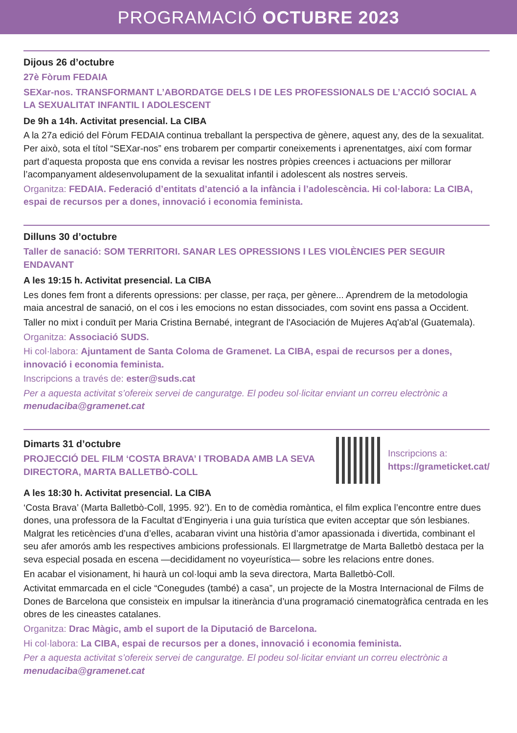PROGRAMACIÓ OCTUBRE 2023
Dijous 26 d’octubre
27è Fòrum FEDAIA
SEXar-nos. TRANSFORMANT L’ABORDATGE DELS I DE LES PROFESSIONALS DE L’ACCIÓ SOCIAL A LA SEXUALITAT INFANTIL I ADOLESCENT
De 9h a 14h. Activitat presencial. La CIBA
A la 27a edició del Fòrum FEDAIA continua treballant la perspectiva de gènere, aquest any, des de la sexualitat. Per això, sota el títol “SEXar-nos” ens trobarem per compartir coneixements i aprenentatges, així com formar part d’aquesta proposta que ens convida a revisar les nostres pròpies creences i actuacions per millorar l’acompanyament aldesenvolupament de la sexualitat infantil i adolescent als nostres serveis.
Organitza: FEDAIA. Federació d’entitats d’atenció a la infància i l’adolescència. Hi col·labora: La CIBA, espai de recursos per a dones, innovació i economia feminista.
Dilluns 30 d’octubre
Taller de sanació: SOM TERRITORI. SANAR LES OPRESSIONS I LES VIOLÈNCIES PER SEGUIR ENDAVANT
A les 19:15 h. Activitat presencial. La CIBA
Les dones fem front a diferents opressions: per classe, per raça, per gènere... Aprendrem de la metodologia maia ancestral de sanació, on el cos i les emocions no estan dissociades, com sovint ens passa a Occident.
Taller no mixt i conduït per Maria Cristina Bernabé, integrant de l'Asociación de Mujeres Aq'ab'al (Guatemala).
Organitza: Associació SUDS.
Hi col·labora: Ajuntament de Santa Coloma de Gramenet. La CIBA, espai de recursos per a dones, innovació i economia feminista.
Inscripcions a través de: ester@suds.cat
Per a aquesta activitat s’ofereix servei de canguratge. El podeu sol·licitar enviant un correu electrònic a menudaciba@gramenet.cat
Dimarts 31 d’octubre
PROJECCIÓ DEL FILM ‘COSTA BRAVA’ I TROBADA AMB LA SEVA
DIRECTORA, MARTA BALLETBÒ-COLL
Inscripcions a:
https://grameticket.cat/
A les 18:30 h. Activitat presencial. La CIBA
‘Costa Brava’ (Marta Balletbò-Coll, 1995. 92’). En to de comèdia romàntica, el film explica l’encontre entre dues dones, una professora de la Facultat d’Enginyeria i una guia turística que eviten acceptar que són lesbianes. Malgrat les reticències d’una d’elles, acabaran vivint una història d’amor apassionada i divertida, combinant el seu afer amorós amb les respectives ambicions professionals. El llargmetratge de Marta Balletbò destaca per la seva especial posada en escena —decididament no voyeurística— sobre les relacions entre dones.
En acabar el visionament, hi haurà un col·loqui amb la seva directora, Marta Balletbò-Coll.
Activitat emmarcada en el cicle “Conegudes (també) a casa”, un projecte de la Mostra Internacional de Films de Dones de Barcelona que consisteix en impulsar la itinerància d’una programació cinematogràfica centrada en les obres de les cineastes catalanes.
Organitza: Drac Màgic, amb el suport de la Diputació de Barcelona.
Hi col·labora: La CIBA, espai de recursos per a dones, innovació i economia feminista.
Per a aquesta activitat s’ofereix servei de canguratge. El podeu sol·licitar enviant un correu electrònic a menudaciba@gramenet.cat